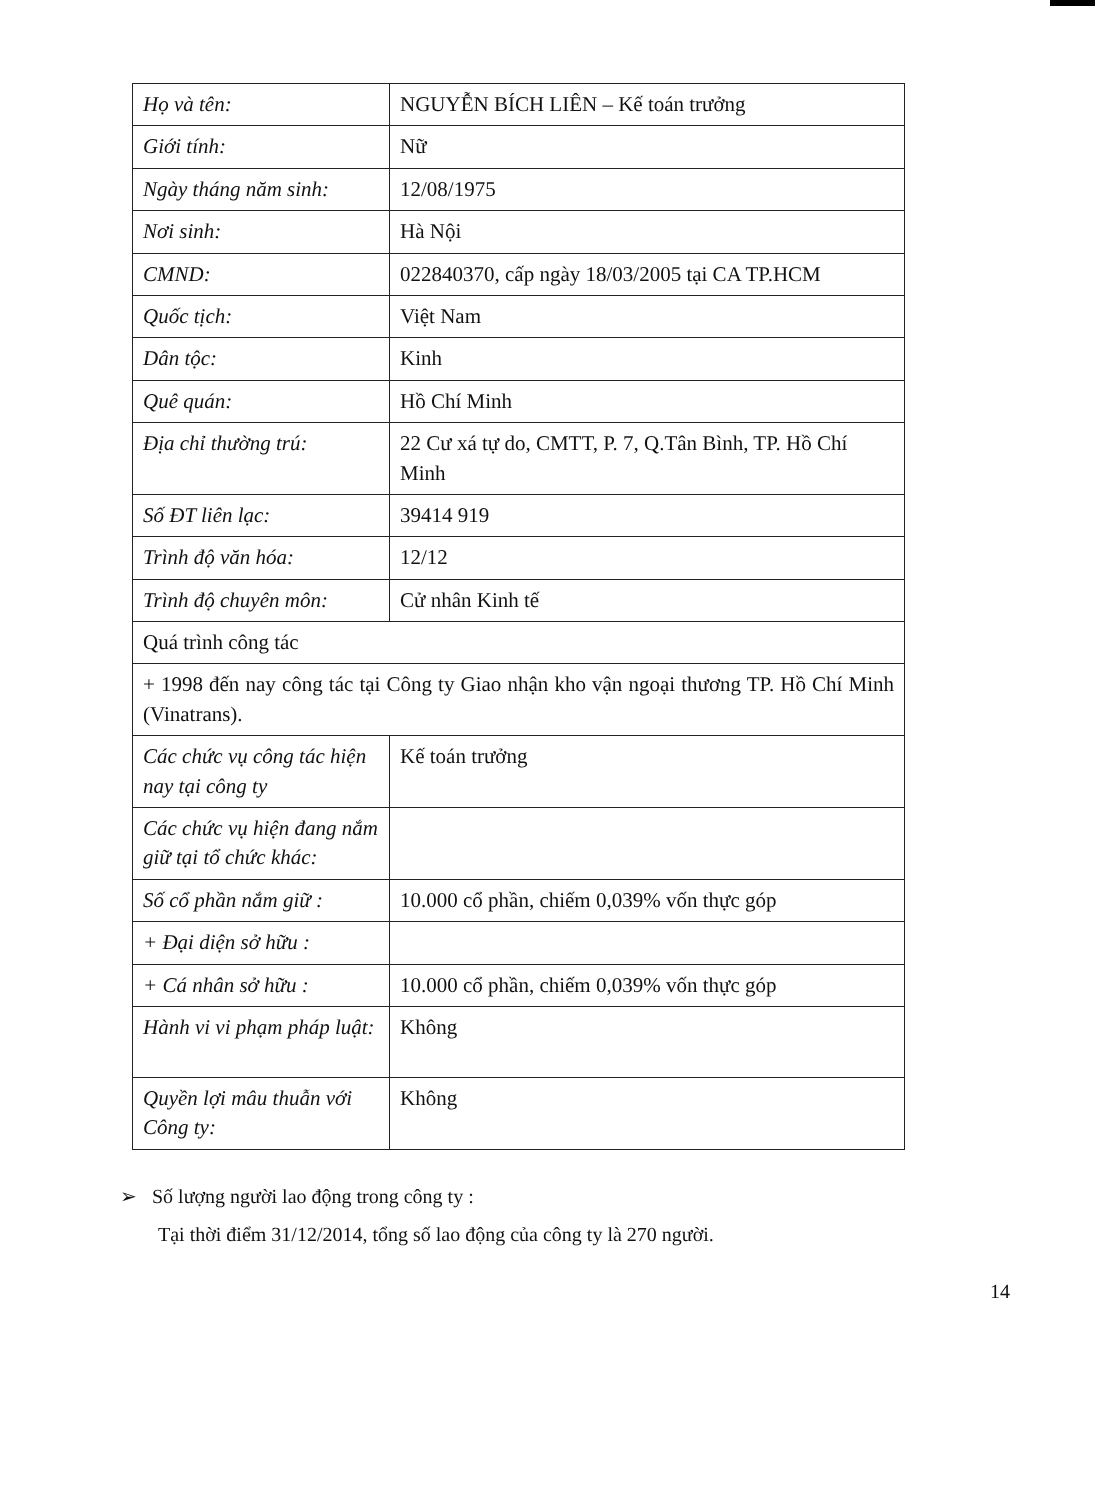| Họ và tên: | NGUYỄN BÍCH LIÊN – Kế toán trưởng |
| Giới tính: | Nữ |
| Ngày tháng năm sinh: | 12/08/1975 |
| Nơi sinh: | Hà Nội |
| CMND: | 022840370, cấp ngày 18/03/2005 tại CA TP.HCM |
| Quốc tịch: | Việt Nam |
| Dân tộc: | Kinh |
| Quê quán: | Hồ Chí Minh |
| Địa chỉ thường trú: | 22 Cư xá tự do, CMTT, P. 7, Q.Tân Bình, TP. Hồ Chí Minh |
| Số ĐT liên lạc: | 39414 919 |
| Trình độ văn hóa: | 12/12 |
| Trình độ chuyên môn: | Cử nhân Kinh tế |
| Quá trình công tác | |
| + 1998 đến nay công tác tại Công ty Giao nhận kho vận ngoại thương TP. Hồ Chí Minh (Vinatrans). | |
| Các chức vụ công tác hiện nay tại công ty | Kế toán trưởng |
| Các chức vụ hiện đang nắm giữ tại tổ chức khác: | |
| Số cổ phần nắm giữ : | 10.000 cổ phần, chiếm 0,039% vốn thực góp |
| + Đại diện sở hữu : | |
| + Cá nhân sở hữu : | 10.000 cổ phần, chiếm 0,039% vốn thực góp |
| Hành vi vi phạm pháp luật: | Không |
| Quyền lợi mâu thuẫn với Công ty: | Không |
➢ Số lượng người lao động trong công ty :
Tại thời điểm 31/12/2014, tổng số lao động của công ty là 270 người.
14